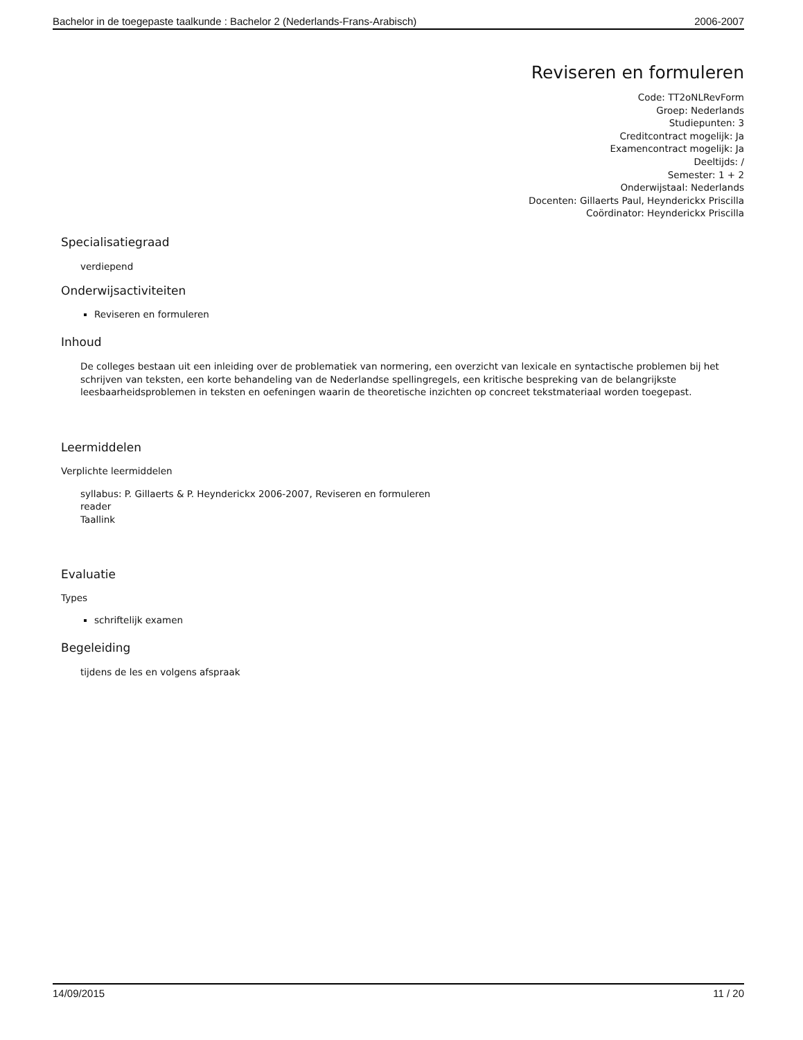Bachelor in de toegepaste taalkunde : Bachelor 2 (Nederlands-Frans-Arabisch) 2006-2007
Reviseren en formuleren
Code: TT2oNLRevForm
Groep: Nederlands
Studiepunten: 3
Creditcontract mogelijk: Ja
Examencontract mogelijk: Ja
Deeltijds: /
Semester: 1 + 2
Onderwijstaal: Nederlands
Docenten: Gillaerts Paul, Heynderickx Priscilla
Coördinator: Heynderickx Priscilla
Specialisatiegraad
verdiepend
Onderwijsactiviteiten
Reviseren en formuleren
Inhoud
De colleges bestaan uit een inleiding over de problematiek van normering, een overzicht van lexicale en syntactische problemen bij het schrijven van teksten, een korte behandeling van de Nederlandse spellingregels, een kritische bespreking van de belangrijkste leesbaarheidsproblemen in teksten en oefeningen waarin de theoretische inzichten op concreet tekstmateriaal worden toegepast.
Leermiddelen
Verplichte leermiddelen
syllabus: P. Gillaerts & P. Heynderickx 2006-2007, Reviseren en formuleren
reader
Taallink
Evaluatie
Types
schriftelijk examen
Begeleiding
tijdens de les en volgens afspraak
14/09/2015 11 / 20